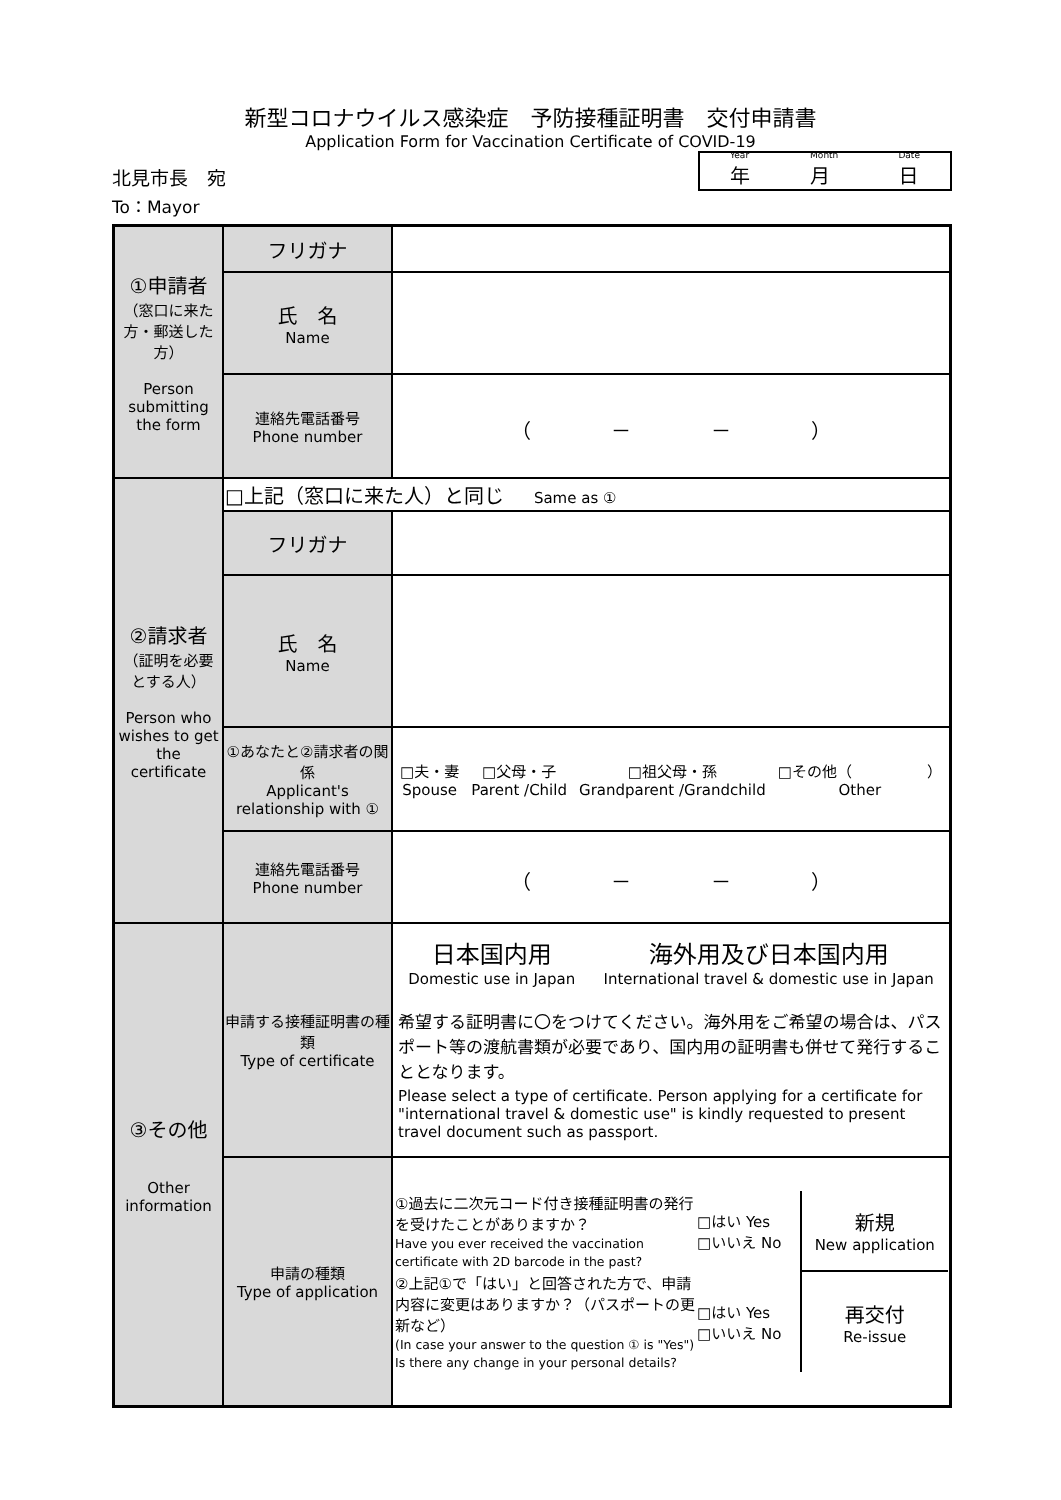新型コロナウイルス感染症　予防接種証明書　交付申請書
Application Form for Vaccination Certificate of COVID-19
北見市長　宛
To：Mayor
Year
年 Month
月 Date
日
| ①申請者 （窓口に来た方・郵送した方） Person submitting the form | フリガナ | |
| | 氏 名 Name | |
| | 連絡先電話番号 Phone number | （ － － ） |
| ②請求者 （証明を必要とする人） Person who wishes to get the certificate | □上記（窓口に来た人）と同じ Same as ① | |
| | フリガナ | |
| | 氏 名 Name | |
| | ①あなたと②請求者の関係 Applicant's relationship with ① | □夫・妻 Spouse □父母・子 Parent /Child □祖父母・孫 Grandparent /Grandchild □その他（ ） Other |
| | 連絡先電話番号 Phone number | （ － － ） |
| ③その他 Other information | 申請する接種証明書の種類 Type of certificate | 日本国内用 Domestic use in Japan 海外用及び日本国内用 International travel & domestic use in Japan 希望する証明書に〇をつけてください。海外用をご希望の場合は、パスポート等の渡航書類が必要であり、国内用の証明書も併せて発行することとなります。 Please select a type of certificate. Person applying for a certificate for "international travel & domestic use" is kindly requested to present travel document such as passport. |
| | 申請の種類 Type of application | / ①過去に二次元コード付き接種証明書の発行を受けたことがありますか？ Have you ever received the vaccination certificate with 2D barcode in the past? / □はい Yes □いいえ No / 新規 New application / / ②上記①で「はい」と回答された方で、申請内容に変更はありますか？（パスポートの更新など） (In case your answer to the question ① is "Yes") Is there any change in your personal details? / □はい Yes □いいえ No / 再交付 Re-issue / |